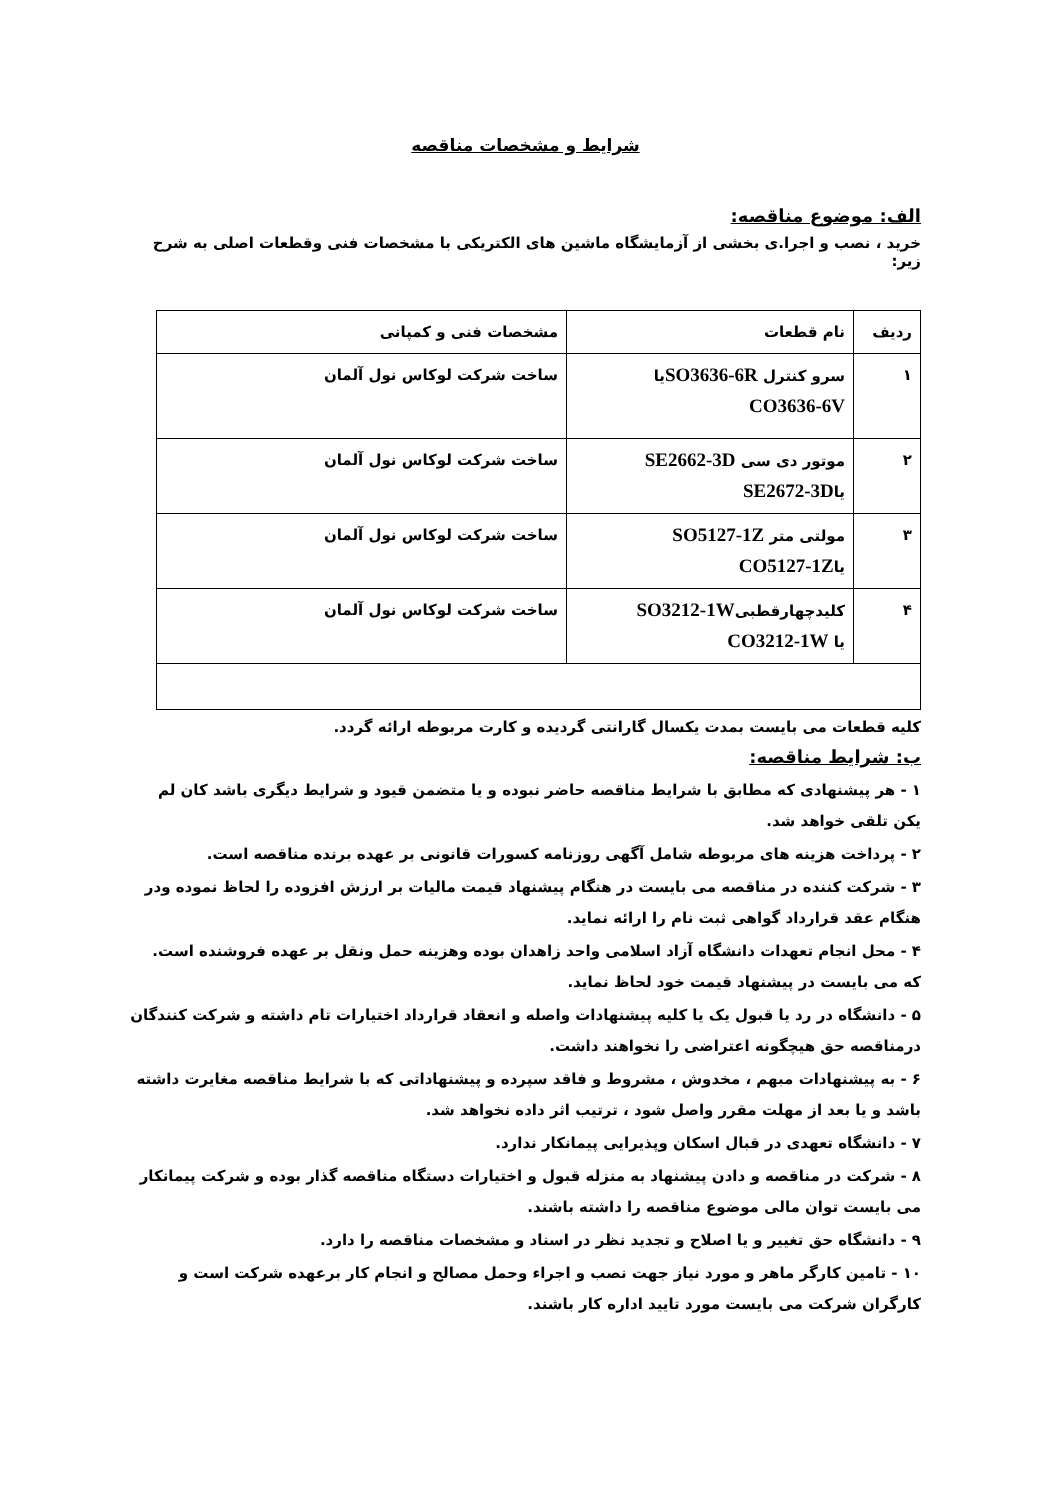شرایط و مشخصات مناقصه
الف: موضوع مناقصه:
خرید ، نصب و اجرا.ی بخشی از آزمایشگاه ماشین های الکتریکی با مشخصات فنی وقطعات اصلی به شرح زیر:
| ردیف | نام قطعات | مشخصات فنی و کمپانی |
| --- | --- | --- |
| ۱ | سرو کنترل SO3636-6R یا CO3636-6V | ساخت شرکت لوکاس نول آلمان |
| ۲ | موتور دی سی SE2662-3D یا SE2672-3D | ساخت شرکت لوکاس نول آلمان |
| ۳ | مولتی متر SO5127-1Z یا CO5127-1Z | ساخت شرکت لوکاس نول آلمان |
| ۴ | کلیدچهارقطبی SO3212-1W یا CO3212-1W | ساخت شرکت لوکاس نول آلمان |
کلیه قطعات می بایست بمدت یکسال گارانتی گردیده و کارت مربوطه ارائه گردد.
ب: شرایط مناقصه:
۱ - هر پیشنهادی که مطابق با شرایط مناقصه حاضر نبوده و یا متضمن قیود و شرایط دیگری باشد کان لم یکن تلقی خواهد شد.
۲ - پرداخت هزینه های مربوطه شامل آگهی روزنامه کسورات قانونی بر عهده برنده مناقصه است.
۳ - شرکت کننده در مناقصه می بایست در هنگام پیشنهاد قیمت مالیات بر ارزش افزوده را لحاظ نموده ودر هنگام عقد قرارداد گواهی ثبت نام را ارائه نماید.
۴ - محل انجام تعهدات دانشگاه آزاد اسلامی واحد زاهدان بوده وهزینه حمل ونقل بر عهده فروشنده است. که می بایست در پیشنهاد قیمت خود لحاظ نماید.
۵ - دانشگاه در رد یا قبول یک یا کلیه پیشنهادات واصله و انعقاد قرارداد اختیارات تام داشته و شرکت کنندگان درمناقصه حق هیچگونه اعتراضی را نخواهند داشت.
۶ - به پیشنهادات مبهم ، مخدوش ، مشروط و فاقد سپرده و پیشنهاداتی که با شرایط مناقصه مغایرت داشته باشد و یا بعد از مهلت مقرر واصل شود ، ترتیب اثر داده نخواهد شد.
۷ - دانشگاه تعهدی در قبال اسکان وپذیرایی پیمانکار ندارد.
۸ - شرکت در مناقصه و دادن پیشنهاد به منزله قبول و اختیارات دستگاه مناقصه گذار بوده و شرکت پیمانکار می بایست توان مالی موضوع مناقصه را داشته باشند.
۹ - دانشگاه حق تغییر و یا اصلاح و تجدید نظر در اسناد و مشخصات مناقصه را دارد.
۱۰ - تامین کارگر ماهر و مورد نیاز جهت نصب و اجراء وحمل مصالح و انجام کار برعهده شرکت است و کارگران شرکت می بایست مورد تایید اداره کار باشند.